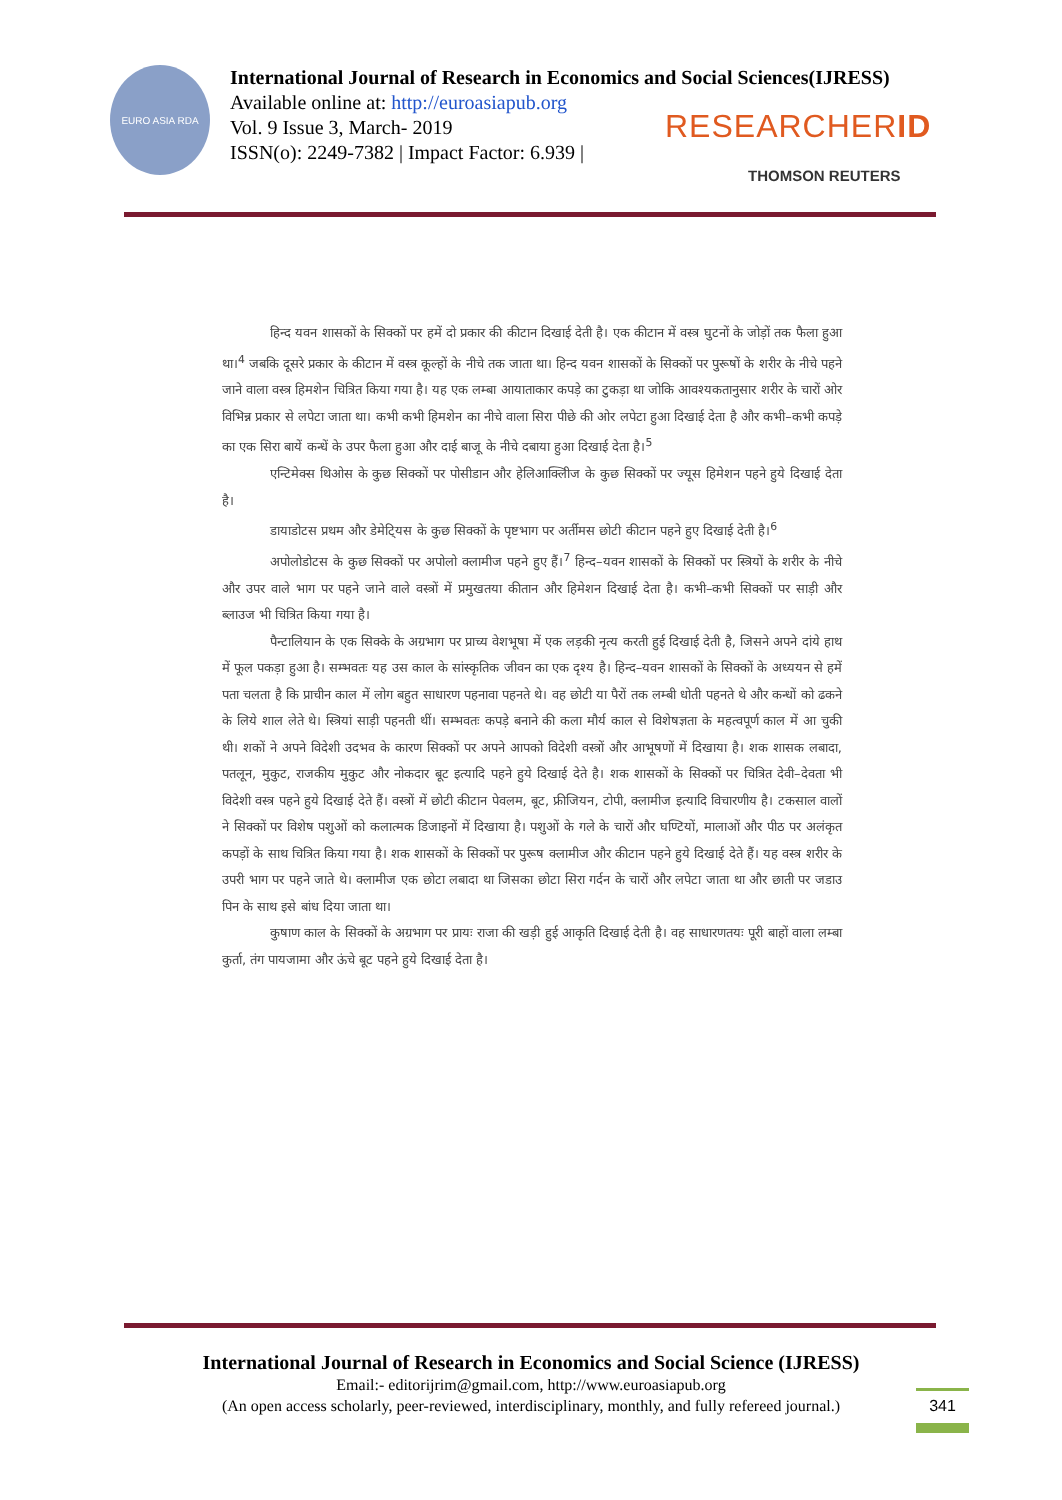EURO ASIA RDA
International Journal of Research in Economics and Social Sciences(IJRESS)
Available online at: http://euroasiapub.org
Vol. 9 Issue 3, March- 2019
ISSN(o): 2249-7382 | Impact Factor: 6.939 |
RESEARCHERID
THOMSON REUTERS
हिन्द यवन शासकों के सिक्कों पर हमें दो प्रकार की कीटान दिखाई देती है। एक कीटान में वस्त्र घुटनों के जोड़ों तक फैला हुआ था।<sup>4</sup> जबकि दूसरे प्रकार के कीटान में वस्त्र कूल्हों के नीचे तक जाता था। हिन्द यवन शासकों के सिक्कों पर पुरूषों के शरीर के नीचे पहने जाने वाला वस्त्र हिमशेन चित्रित किया गया है। यह एक लम्बा आयाताकार कपड़े का टुकड़ा था जोकि आवश्यकतानुसार शरीर के चारों ओर विभिन्न प्रकार से लपेटा जाता था। कभी कभी हिमशेन का नीचे वाला सिरा पीछे की ओर लपेटा हुआ दिखाई देता है और कभी–कभी कपड़े का एक सिरा बायें कन्धें के उपर फैला हुआ और दाई बाजू के नीचे दबाया हुआ दिखाई देता है।<sup>5</sup>
एन्टिमेक्स थिओस के कुछ सिक्कों पर पोसीडान और हेलिआक्लिीज के कुछ सिक्कों पर ज्यूस हिमेशन पहने हुये दिखाई देता है।
डायाडोटस प्रथम और डेमेटि्यस के कुछ सिक्कों के पृष्टभाग पर अर्तीमस छोटी कीटान पहने हुए दिखाई देती है।<sup>6</sup>
अपोलोडोटस के कुछ सिक्कों पर अपोलो क्लामीज पहने हुए हैं।<sup>7</sup> हिन्द–यवन शासकों के सिक्कों पर स्त्रियों के शरीर के नीचे और उपर वाले भाग पर पहने जाने वाले वस्त्रों में प्रमुखतया कीतान और हिमेशन दिखाई देता है। कभी–कभी सिक्कों पर साड़ी और ब्लाउज भी चित्रित किया गया है।
पैन्टालियान के एक सिक्के के अग्रभाग पर प्राच्य वेशभूषा में एक लड़की नृत्य करती हुई दिखाई देती है, जिसने अपने दांये हाथ में फूल पकड़ा हुआ है। सम्भवतः यह उस काल के सांस्कृतिक जीवन का एक दृश्य है। हिन्द–यवन शासकों के सिक्कों के अध्ययन से हमें पता चलता है कि प्राचीन काल में लोग बहुत साधारण पहनावा पहनते थे। वह छोटी या पैरों तक लम्बी धोती पहनते थे और कन्धों को ढकने के लिये शाल लेते थे। स्त्रियां साड़ी पहनती थीं। सम्भवतः कपड़े बनाने की कला मौर्य काल से विशेषज्ञता के महत्वपूर्ण काल में आ चुकी थी। शकों ने अपने विदेशी उदभव के कारण सिक्कों पर अपने आपको विदेशी वस्त्रों और आभूषणों में दिखाया है। शक शासक लबादा, पतलून, मुकुट, राजकीय मुकुट और नोकदार बूट इत्यादि पहने हुये दिखाई देते है। शक शासकों के सिक्कों पर चित्रित देवी–देवता भी विदेशी वस्त्र पहने हुये दिखाई देते हैं। वस्त्रों में छोटी कीटान पेवलम, बूट, फ्रीजियन, टोपी, क्लामीज इत्यादि विचारणीय है। टकसाल वालों ने सिक्कों पर विशेष पशुओं को कलात्मक डिजाइनों में दिखाया है। पशुओं के गले के चारों और घण्टियों, मालाओं और पीठ पर अलंकृत कपड़ों के साथ चित्रित किया गया है। शक शासकों के सिक्कों पर पुरूष क्लामीज और कीटान पहने हुये दिखाई देते हैं। यह वस्त्र शरीर के उपरी भाग पर पहने जाते थे। क्लामीज एक छोटा लबादा था जिसका छोटा सिरा गर्दन के चारों और लपेटा जाता था और छाती पर जडाउ पिन के साथ इसे बांध दिया जाता था।
कुषाण काल के सिक्कों के अग्रभाग पर प्रायः राजा की खड़ी हुई आकृति दिखाई देती है। वह साधारणतयः पूरी बाहों वाला लम्बा कुर्ता, तंग पायजामा और ऊंचे बूट पहने हुये दिखाई देता है।
International Journal of Research in Economics and Social Science (IJRESS)
Email:- editorijrim@gmail.com, http://www.euroasiapub.org
(An open access scholarly, peer-reviewed, interdisciplinary, monthly, and fully refereed journal.)
341